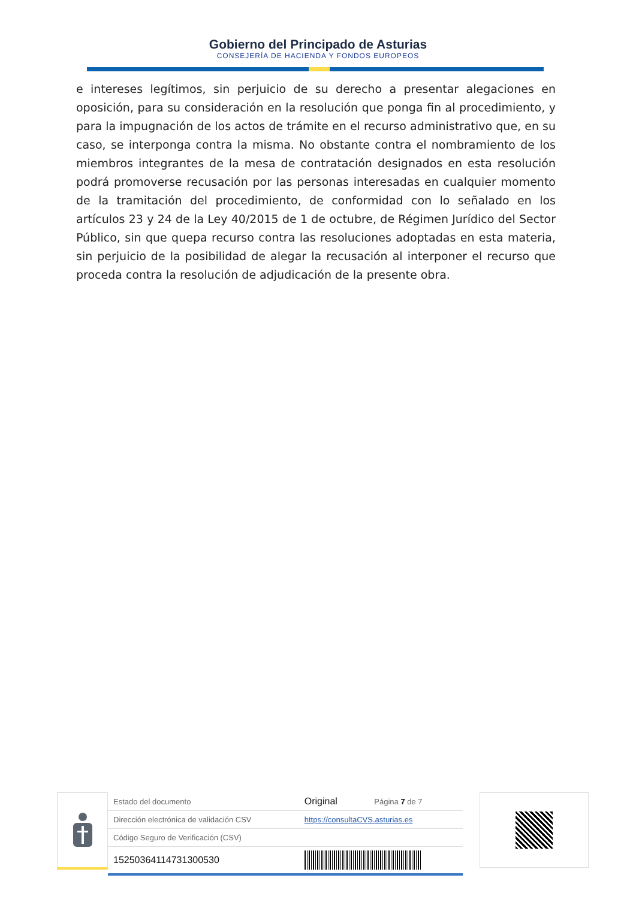Gobierno del Principado de Asturias
CONSEJERÍA DE HACIENDA Y FONDOS EUROPEOS
e intereses legítimos, sin perjuicio de su derecho a presentar alegaciones en oposición, para su consideración en la resolución que ponga fin al procedimiento, y para la impugnación de los actos de trámite en el recurso administrativo que, en su caso, se interponga contra la misma. No obstante contra el nombramiento de los miembros integrantes de la mesa de contratación designados en esta resolución podrá promoverse recusación por las personas interesadas en cualquier momento de la tramitación del procedimiento, de conformidad con lo señalado en los artículos 23 y 24 de la Ley 40/2015 de 1 de octubre, de Régimen Jurídico del Sector Público, sin que quepa recurso contra las resoluciones adoptadas en esta materia, sin perjuicio de la posibilidad de alegar la recusación al interponer el recurso que proceda contra la resolución de adjudicación de la presente obra.
| Estado del documento | Original | Página 7 de 7 |
| Dirección electrónica de validación CSV | https://consultaCVS.asturias.es | |
| Código Seguro de Verificación (CSV) | | |
| 15250364114731300530 | | |